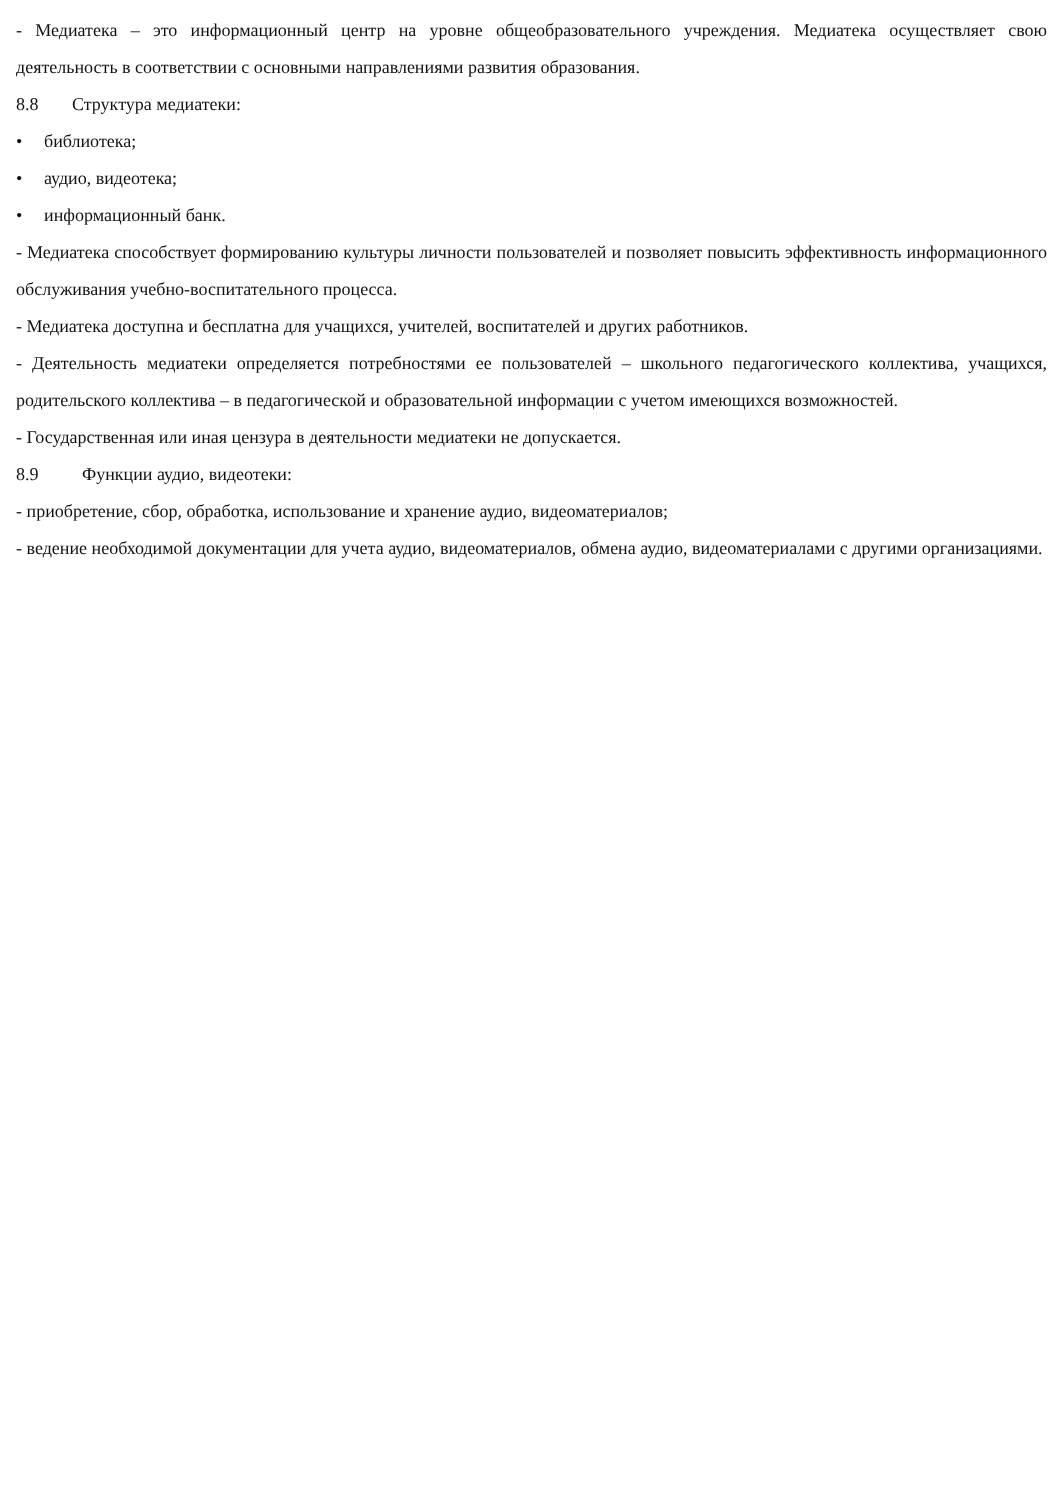- Медиатека – это информационный центр на уровне общеобразовательного учреждения. Медиатека осуществляет свою деятельность в соответствии с основными направлениями развития образования.
8.8 Структура медиатеки:
• библиотека;
• аудио, видеотека;
• информационный банк.
- Медиатека способствует формированию культуры личности пользователей и позволяет повысить эффективность информационного обслуживания учебно-воспитательного процесса.
- Медиатека доступна и бесплатна для учащихся, учителей, воспитателей и других работников.
- Деятельность медиатеки определяется потребностями ее пользователей – школьного педагогического коллектива, учащихся, родительского коллектива – в педагогической и образовательной информации с учетом имеющихся возможностей.
- Государственная или иная цензура в деятельности медиатеки не допускается.
8.9 Функции аудио, видеотеки:
- приобретение, сбор, обработка, использование и хранение аудио, видеоматериалов;
- ведение необходимой документации для учета аудио, видеоматериалов, обмена аудио, видеоматериалами с другими организациями.